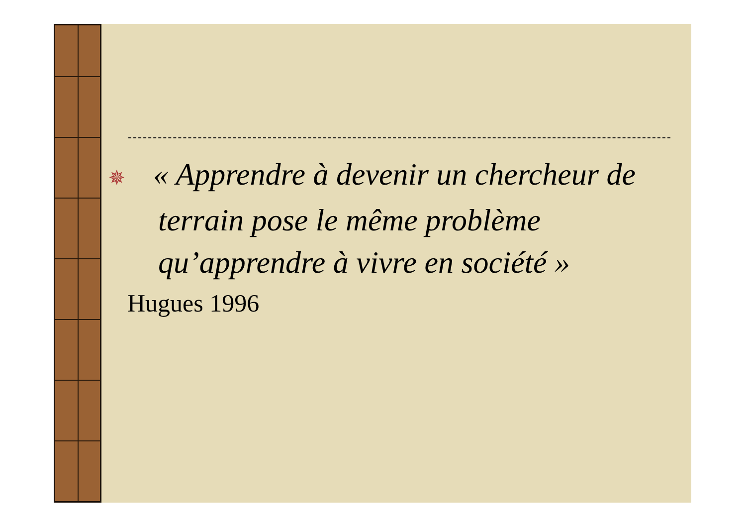✵ « Apprendre à devenir un chercheur de terrain pose le même problème qu’apprendre à vivre en société »
Hugues 1996